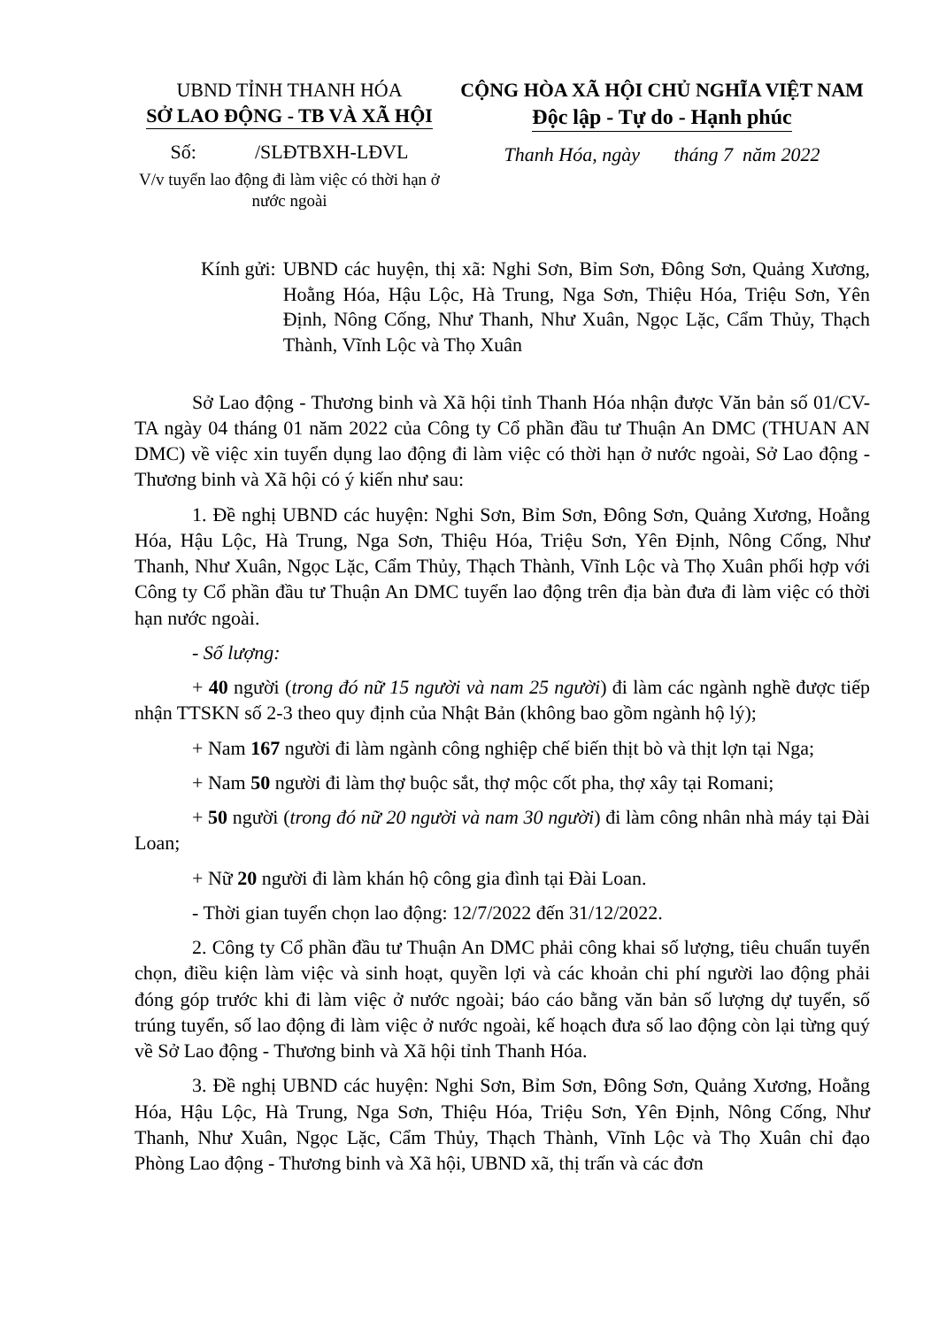UBND TỈNH THANH HÓA
SỞ LAO ĐỘNG - TB VÀ XÃ HỘI
Số: /SLĐTBXH-LĐVL
V/v tuyển lao động đi làm việc có thời hạn ở nước ngoài
CỘNG HÒA XÃ HỘI CHỦ NGHĨA VIỆT NAM
Độc lập - Tự do - Hạnh phúc
Thanh Hóa, ngày tháng 7 năm 2022
Kính gửi: UBND các huyện, thị xã: Nghi Sơn, Bỉm Sơn, Đông Sơn, Quảng Xương, Hoằng Hóa, Hậu Lộc, Hà Trung, Nga Sơn, Thiệu Hóa, Triệu Sơn, Yên Định, Nông Cống, Như Thanh, Như Xuân, Ngọc Lặc, Cẩm Thủy, Thạch Thành, Vĩnh Lộc và Thọ Xuân
Sở Lao động - Thương binh và Xã hội tỉnh Thanh Hóa nhận được Văn bản số 01/CV-TA ngày 04 tháng 01 năm 2022 của Công ty Cổ phần đầu tư Thuận An DMC (THUAN AN DMC) về việc xin tuyển dụng lao động đi làm việc có thời hạn ở nước ngoài, Sở Lao động - Thương binh và Xã hội có ý kiến như sau:
1. Đề nghị UBND các huyện: Nghi Sơn, Bỉm Sơn, Đông Sơn, Quảng Xương, Hoằng Hóa, Hậu Lộc, Hà Trung, Nga Sơn, Thiệu Hóa, Triệu Sơn, Yên Định, Nông Cống, Như Thanh, Như Xuân, Ngọc Lặc, Cẩm Thủy, Thạch Thành, Vĩnh Lộc và Thọ Xuân phối hợp với Công ty Cổ phần đầu tư Thuận An DMC tuyển lao động trên địa bàn đưa đi làm việc có thời hạn nước ngoài.
- Số lượng:
+ 40 người (trong đó nữ 15 người và nam 25 người) đi làm các ngành nghề được tiếp nhận TTSKN số 2-3 theo quy định của Nhật Bản (không bao gồm ngành hộ lý);
+ Nam 167 người đi làm ngành công nghiệp chế biến thịt bò và thịt lợn tại Nga;
+ Nam 50 người đi làm thợ buộc sắt, thợ mộc cốt pha, thợ xây tại Romani;
+ 50 người (trong đó nữ 20 người và nam 30 người) đi làm công nhân nhà máy tại Đài Loan;
+ Nữ 20 người đi làm khán hộ công gia đình tại Đài Loan.
- Thời gian tuyển chọn lao động: 12/7/2022 đến 31/12/2022.
2. Công ty Cổ phần đầu tư Thuận An DMC phải công khai số lượng, tiêu chuẩn tuyển chọn, điều kiện làm việc và sinh hoạt, quyền lợi và các khoản chi phí người lao động phải đóng góp trước khi đi làm việc ở nước ngoài; báo cáo bằng văn bản số lượng dự tuyển, số trúng tuyển, số lao động đi làm việc ở nước ngoài, kế hoạch đưa số lao động còn lại từng quý về Sở Lao động - Thương binh và Xã hội tỉnh Thanh Hóa.
3. Đề nghị UBND các huyện: Nghi Sơn, Bỉm Sơn, Đông Sơn, Quảng Xương, Hoằng Hóa, Hậu Lộc, Hà Trung, Nga Sơn, Thiệu Hóa, Triệu Sơn, Yên Định, Nông Cống, Như Thanh, Như Xuân, Ngọc Lặc, Cẩm Thủy, Thạch Thành, Vĩnh Lộc và Thọ Xuân chỉ đạo Phòng Lao động - Thương binh và Xã hội, UBND xã, thị trấn và các đơn